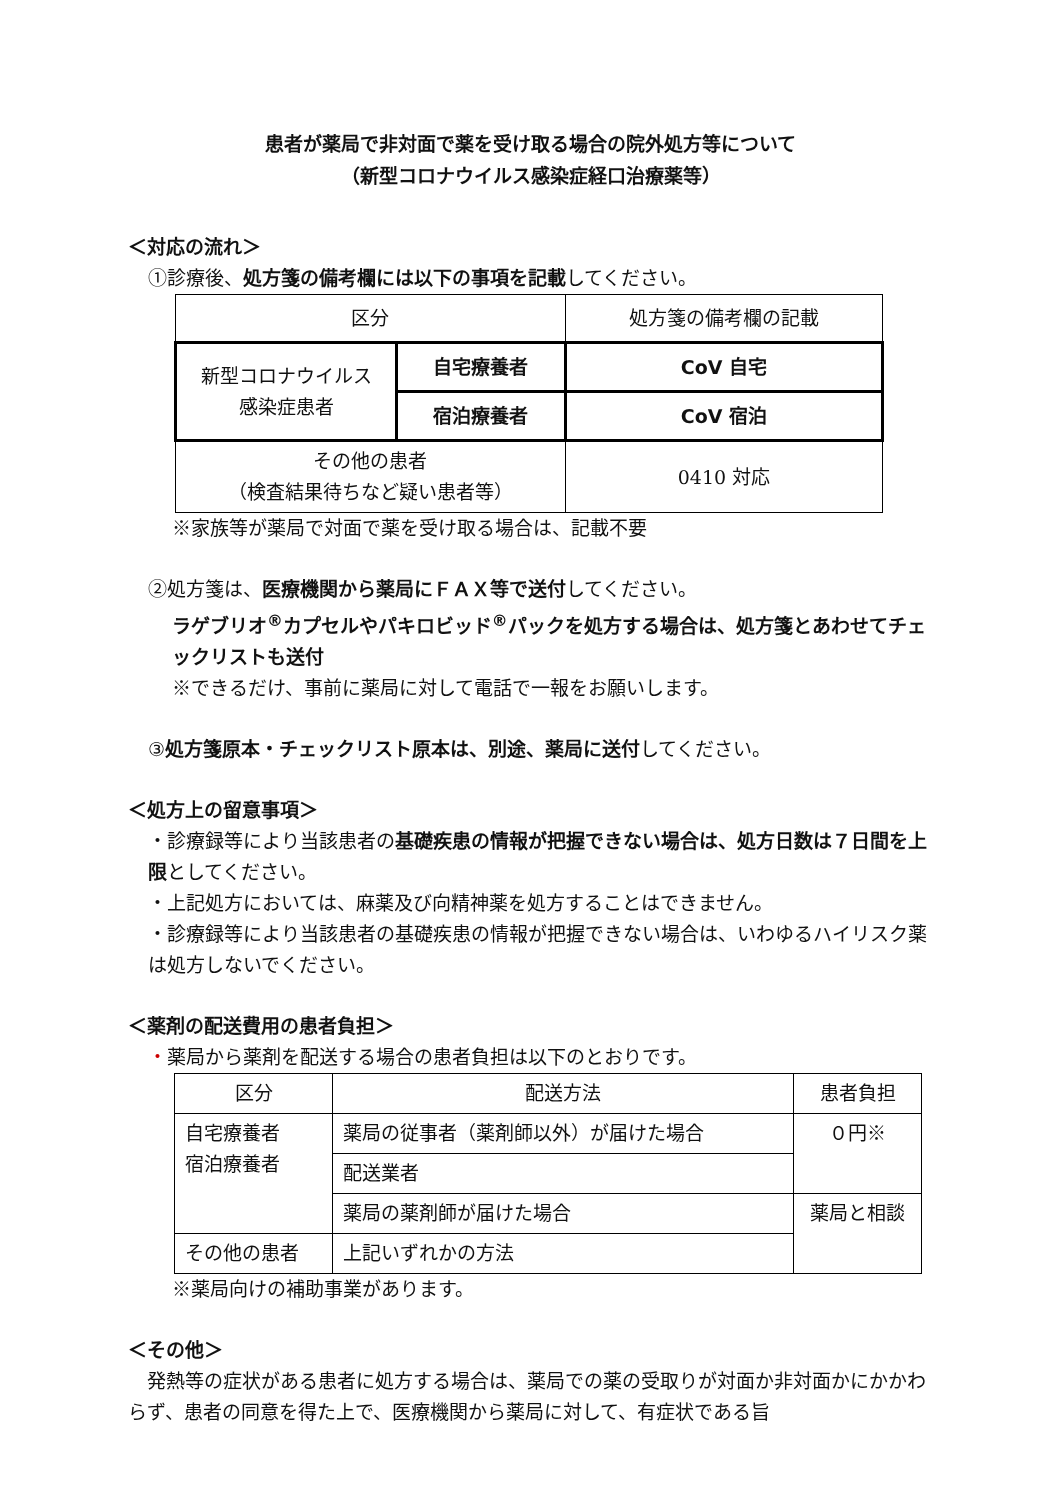患者が薬局で非対面で薬を受け取る場合の院外処方等について
（新型コロナウイルス感染症経口治療薬等）
＜対応の流れ＞
①診療後、処方箋の備考欄には以下の事項を記載してください。
| 区分 | | 処方箋の備考欄の記載 |
| --- | --- | --- |
| 新型コロナウイルス 感染症患者 | 自宅療養者 | CoV 自宅 |
| | 宿泊療養者 | CoV 宿泊 |
| その他の患者 （検査結果待ちなど疑い患者等） | | 0410 対応 |
※家族等が薬局で対面で薬を受け取る場合は、記載不要
②処方箋は、医療機関から薬局にＦＡＸ等で送付してください。
ラゲブリオ<sup>®</sup>カプセルやパキロビッド<sup>®</sup>パックを処方する場合は、処方箋とあわせてチェックリストも送付
※できるだけ、事前に薬局に対して電話で一報をお願いします。
③処方箋原本・チェックリスト原本は、別途、薬局に送付してください。
＜処方上の留意事項＞
・診療録等により当該患者の基礎疾患の情報が把握できない場合は、処方日数は７日間を上限としてください。
・上記処方においては、麻薬及び向精神薬を処方することはできません。
・診療録等により当該患者の基礎疾患の情報が把握できない場合は、いわゆるハイリスク薬は処方しないでください。
＜薬剤の配送費用の患者負担＞
・薬局から薬剤を配送する場合の患者負担は以下のとおりです。
| 区分 | 配送方法 | 患者負担 |
| --- | --- | --- |
| 自宅療養者 宿泊療養者 | 薬局の従事者（薬剤師以外）が届けた場合 | ０円※ |
| | 配送業者 | |
| | 薬局の薬剤師が届けた場合 | 薬局と相談 |
| その他の患者 | 上記いずれかの方法 | |
※薬局向けの補助事業があります。
＜その他＞
　発熱等の症状がある患者に処方する場合は、薬局での薬の受取りが対面か非対面かにかかわらず、患者の同意を得た上で、医療機関から薬局に対して、有症状である旨